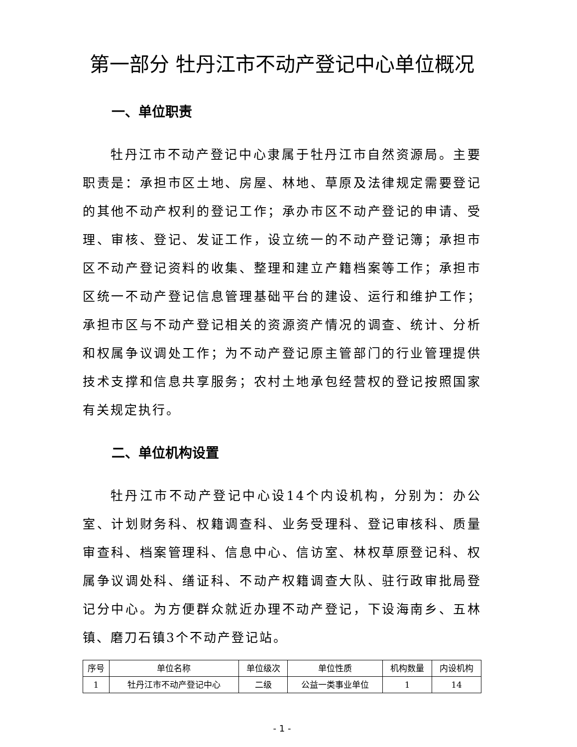第一部分 牡丹江市不动产登记中心单位概况
一、单位职责
牡丹江市不动产登记中心隶属于牡丹江市自然资源局。主要职责是：承担市区土地、房屋、林地、草原及法律规定需要登记的其他不动产权利的登记工作；承办市区不动产登记的申请、受理、审核、登记、发证工作，设立统一的不动产登记簿；承担市区不动产登记资料的收集、整理和建立产籍档案等工作；承担市区统一不动产登记信息管理基础平台的建设、运行和维护工作；承担市区与不动产登记相关的资源资产情况的调查、统计、分析和权属争议调处工作；为不动产登记原主管部门的行业管理提供技术支撑和信息共享服务；农村土地承包经营权的登记按照国家有关规定执行。
二、单位机构设置
牡丹江市不动产登记中心设14个内设机构，分别为：办公室、计划财务科、权籍调查科、业务受理科、登记审核科、质量审查科、档案管理科、信息中心、信访室、林权草原登记科、权属争议调处科、缮证科、不动产权籍调查大队、驻行政审批局登记分中心。为方便群众就近办理不动产登记，下设海南乡、五林镇、磨刀石镇3个不动产登记站。
| 序号 | 单位名称 | 单位级次 | 单位性质 | 机构数量 | 内设机构 |
| --- | --- | --- | --- | --- | --- |
| 1 | 牡丹江市不动产登记中心 | 二级 | 公益一类事业单位 | 1 | 14 |
- 1 -